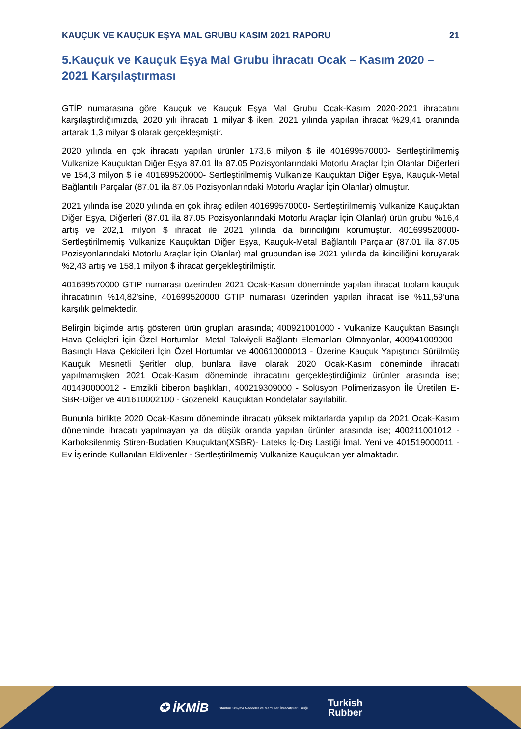KAUÇUK VE KAUÇUK EŞYA MAL GRUBU KASIM 2021 RAPORU 21
5.Kauçuk ve Kauçuk Eşya Mal Grubu İhracatı Ocak – Kasım 2020 – 2021 Karşılaştırması
GTİP numarasına göre Kauçuk ve Kauçuk Eşya Mal Grubu Ocak-Kasım 2020-2021 ihracatını karşılaştırdığımızda, 2020 yılı ihracatı 1 milyar $ iken, 2021 yılında yapılan ihracat %29,41 oranında artarak 1,3 milyar $ olarak gerçekleşmiştir.
2020 yılında en çok ihracatı yapılan ürünler 173,6 milyon $ ile 401699570000- Sertleştirilmemiş Vulkanize Kauçuktan Diğer Eşya 87.01 İla 87.05 Pozisyonlarındaki Motorlu Araçlar İçin Olanlar Diğerleri ve 154,3 milyon $ ile 401699520000- Sertleştirilmemiş Vulkanize Kauçuktan Diğer Eşya, Kauçuk-Metal Bağlantılı Parçalar (87.01 ila 87.05 Pozisyonlarındaki Motorlu Araçlar İçin Olanlar) olmuştur.
2021 yılında ise 2020 yılında en çok ihraç edilen 401699570000- Sertleştirilmemiş Vulkanize Kauçuktan Diğer Eşya, Diğerleri (87.01 ila 87.05 Pozisyonlarındaki Motorlu Araçlar İçin Olanlar) ürün grubu %16,4 artış ve 202,1 milyon $ ihracat ile 2021 yılında da birinciliğini korumuştur. 401699520000- Sertleştirilmemiş Vulkanize Kauçuktan Diğer Eşya, Kauçuk-Metal Bağlantılı Parçalar (87.01 ila 87.05 Pozisyonlarındaki Motorlu Araçlar İçin Olanlar) mal grubundan ise 2021 yılında da ikinciliğini koruyarak %2,43 artış ve 158,1 milyon $ ihracat gerçekleştirilmiştir.
401699570000 GTIP numarası üzerinden 2021 Ocak-Kasım döneminde yapılan ihracat toplam kauçuk ihracatının %14,82’sine, 401699520000 GTIP numarası üzerinden yapılan ihracat ise %11,59’una karşılık gelmektedir.
Belirgin biçimde artış gösteren ürün grupları arasında; 400921001000 - Vulkanize Kauçuktan Basınçlı Hava Çekiçleri İçin Özel Hortumlar- Metal Takviyeli Bağlantı Elemanları Olmayanlar, 400941009000 - Basınçlı Hava Çekicileri İçin Özel Hortumlar ve 400610000013 - Üzerine Kauçuk Yapıştırıcı Sürülmüş Kauçuk Mesnetli Şeritler olup, bunlara ilave olarak 2020 Ocak-Kasım döneminde ihracatı yapılmamışken 2021 Ocak-Kasım döneminde ihracatını gerçekleştirdiğimiz ürünler arasında ise; 401490000012 - Emzikli biberon başlıkları, 400219309000 - Solüsyon Polimerizasyon İle Üretilen E-SBR-Diğer ve 401610002100 - Gözenekli Kauçuktan Rondelalar sayılabilir.
Bununla birlikte 2020 Ocak-Kasım döneminde ihracatı yüksek miktarlarda yapılıp da 2021 Ocak-Kasım döneminde ihracatı yapılmayan ya da düşük oranda yapılan ürünler arasında ise; 400211001012 - Karboksilenmiş Stiren-Budatien Kauçuktan(XSBR)- Lateks İç-Dış Lastiği İmal. Yeni ve 401519000011 - Ev İşlerinde Kullanılan Eldivenler - Sertleştirilmemiş Vulkanize Kauçuktan yer almaktadır.
✪ İKMİB İstanbul Kimyevi Maddeler ve Mamulleri İhracatçıları Birliği
Turkish
Rubber